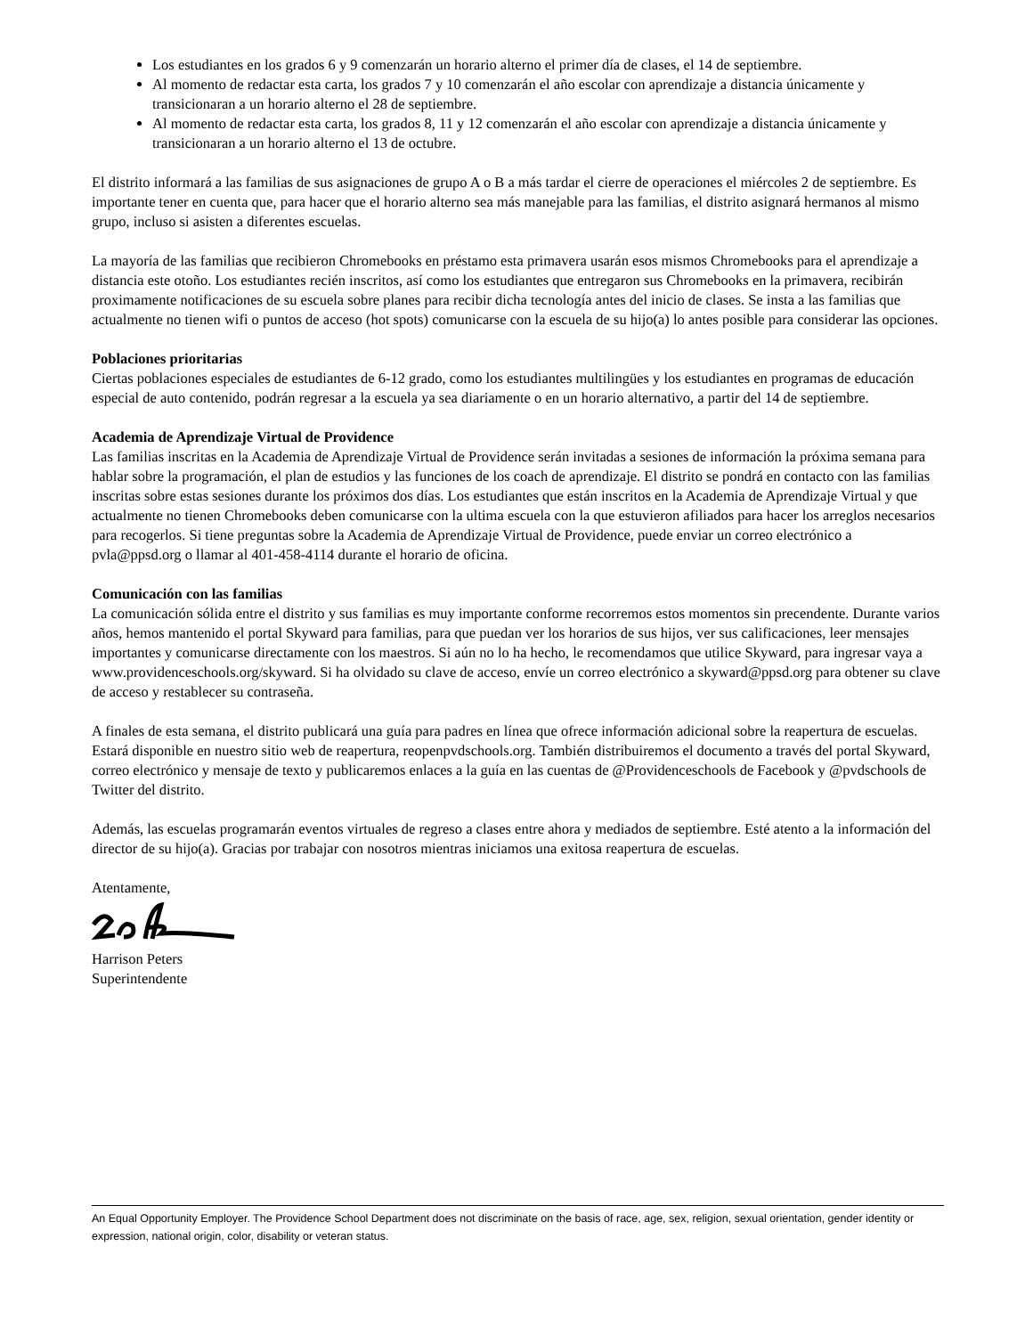Los estudiantes en los grados 6 y 9 comenzarán un horario alterno el primer día de clases, el 14 de septiembre.
Al momento de redactar esta carta, los grados 7 y 10 comenzarán el año escolar con aprendizaje a distancia únicamente y transicionaran a un horario alterno el 28 de septiembre.
Al momento de redactar esta carta, los grados 8, 11 y 12 comenzarán el año escolar con aprendizaje a distancia únicamente y transicionaran a un horario alterno el 13 de octubre.
El distrito informará a las familias de sus asignaciones de grupo A o B a más tardar el cierre de operaciones el miércoles 2 de septiembre. Es importante tener en cuenta que, para hacer que el horario alterno sea más manejable para las familias, el distrito asignará hermanos al mismo grupo, incluso si asisten a diferentes escuelas.
La mayoría de las familias que recibieron Chromebooks en préstamo esta primavera usarán esos mismos Chromebooks para el aprendizaje a distancia este otoño. Los estudiantes recién inscritos, así como los estudiantes que entregaron sus Chromebooks en la primavera, recibirán proximamente notificaciones de su escuela sobre planes para recibir dicha tecnología antes del inicio de clases. Se insta a las familias que actualmente no tienen wifi o puntos de acceso (hot spots) comunicarse con la escuela de su hijo(a) lo antes posible para considerar las opciones.
Poblaciones prioritarias
Ciertas poblaciones especiales de estudiantes de 6-12 grado, como los estudiantes multilingües y los estudiantes en programas de educación especial de auto contenido, podrán regresar a la escuela ya sea diariamente o en un horario alternativo, a partir del 14 de septiembre.
Academia de Aprendizaje Virtual de Providence
Las familias inscritas en la Academia de Aprendizaje Virtual de Providence serán invitadas a sesiones de información la próxima semana para hablar sobre la programación, el plan de estudios y las funciones de los coach de aprendizaje. El distrito se pondrá en contacto con las familias inscritas sobre estas sesiones durante los próximos dos días. Los estudiantes que están inscritos en la Academia de Aprendizaje Virtual y que actualmente no tienen Chromebooks deben comunicarse con la ultima escuela con la que estuvieron afiliados para hacer los arreglos necesarios para recogerlos. Si tiene preguntas sobre la Academia de Aprendizaje Virtual de Providence, puede enviar un correo electrónico a pvla@ppsd.org o llamar al 401-458-4114 durante el horario de oficina.
Comunicación con las familias
La comunicación sólida entre el distrito y sus familias es muy importante conforme recorremos estos momentos sin precendente. Durante varios años, hemos mantenido el portal Skyward para familias, para que puedan ver los horarios de sus hijos, ver sus calificaciones, leer mensajes importantes y comunicarse directamente con los maestros. Si aún no lo ha hecho, le recomendamos que utilice Skyward, para ingresar vaya a www.providenceschools.org/skyward. Si ha olvidado su clave de acceso, envíe un correo electrónico a skyward@ppsd.org para obtener su clave de acceso y restablecer su contraseña.
A finales de esta semana, el distrito publicará una guía para padres en línea que ofrece información adicional sobre la reapertura de escuelas. Estará disponible en nuestro sitio web de reapertura, reopenpvdschools.org. También distribuiremos el documento a través del portal Skyward, correo electrónico y mensaje de texto y publicaremos enlaces a la guía en las cuentas de @Providenceschools de Facebook y @pvdschools de Twitter del distrito.
Además, las escuelas programarán eventos virtuales de regreso a clases entre ahora y mediados de septiembre. Esté atento a la información del director de su hijo(a). Gracias por trabajar con nosotros mientras iniciamos una exitosa reapertura de escuelas.
Atentamente,
Harrison Peters
Superintendente
An Equal Opportunity Employer. The Providence School Department does not discriminate on the basis of race, age, sex, religion, sexual orientation, gender identity or expression, national origin, color, disability or veteran status.